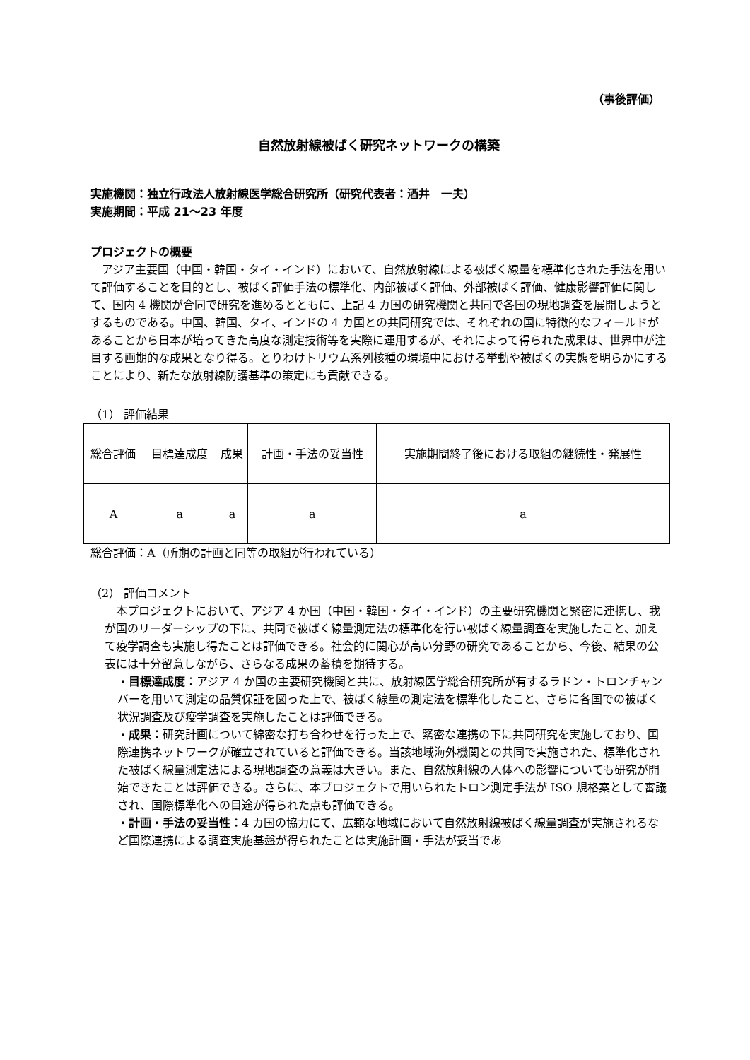（事後評価）
自然放射線被ばく研究ネットワークの構築
実施機関：独立行政法人放射線医学総合研究所（研究代表者：酒井　一夫）
実施期間：平成 21～23 年度
プロジェクトの概要
　アジア主要国（中国・韓国・タイ・インド）において、自然放射線による被ばく線量を標準化された手法を用いて評価することを目的とし、被ばく評価手法の標準化、内部被ばく評価、外部被ばく評価、健康影響評価に関して、国内 4 機関が合同で研究を進めるとともに、上記 4 カ国の研究機関と共同で各国の現地調査を展開しようとするものである。中国、韓国、タイ、インドの 4 カ国との共同研究では、それぞれの国に特徴的なフィールドがあることから日本が培ってきた高度な測定技術等を実際に運用するが、それによって得られた成果は、世界中が注目する画期的な成果となり得る。とりわけトリウム系列核種の環境中における挙動や被ばくの実態を明らかにすることにより、新たな放射線防護基準の策定にも貢献できる。
（1） 評価結果
| 総合評価 | 目標達成度 | 成果 | 計画・手法の妥当性 | 実施期間終了後における取組の継続性・発展性 |
| A | a | a | a | a |
総合評価：A（所期の計画と同等の取組が行われている）
（2） 評価コメント
　本プロジェクトにおいて、アジア 4 か国（中国・韓国・タイ・インド）の主要研究機関と緊密に連携し、我が国のリーダーシップの下に、共同で被ばく線量測定法の標準化を行い被ばく線量調査を実施したこと、加えて疫学調査も実施し得たことは評価できる。社会的に関心が高い分野の研究であることから、今後、結果の公表には十分留意しながら、さらなる成果の蓄積を期待する。
・目標達成度：アジア 4 か国の主要研究機関と共に、放射線医学総合研究所が有するラドン・トロンチャンバーを用いて測定の品質保証を図った上で、被ばく線量の測定法を標準化したこと、さらに各国での被ばく状況調査及び疫学調査を実施したことは評価できる。
・成果：研究計画について綿密な打ち合わせを行った上で、緊密な連携の下に共同研究を実施しており、国際連携ネットワークが確立されていると評価できる。当該地域海外機関との共同で実施された、標準化された被ばく線量測定法による現地調査の意義は大きい。また、自然放射線の人体への影響についても研究が開始できたことは評価できる。さらに、本プロジェクトで用いられたトロン測定手法が ISO 規格案として審議され、国際標準化への目途が得られた点も評価できる。
・計画・手法の妥当性：4 カ国の協力にて、広範な地域において自然放射線被ばく線量調査が実施されるなど国際連携による調査実施基盤が得られたことは実施計画・手法が妥当であ